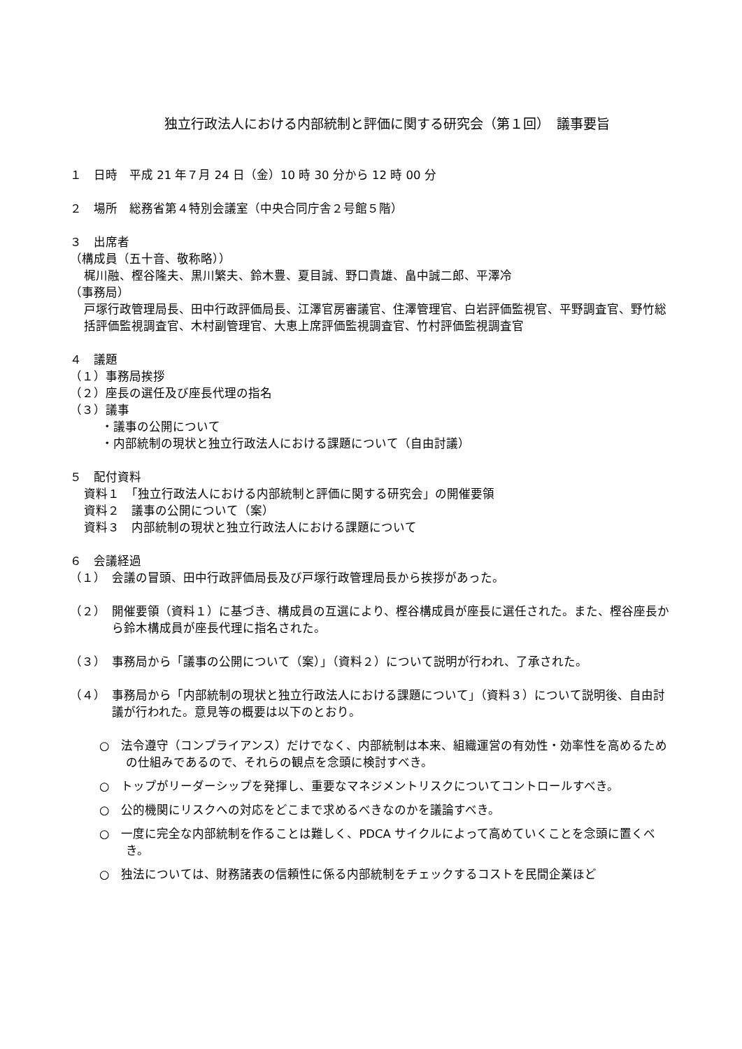独立行政法人における内部統制と評価に関する研究会（第１回）　議事要旨
１　日時　平成 21 年７月 24 日（金）10 時 30 分から 12 時 00 分
２　場所　総務省第４特別会議室（中央合同庁舎２号館５階）
３　出席者
（構成員（五十音、敬称略））
梶川融、樫谷隆夫、黒川繁夫、鈴木豊、夏目誠、野口貴雄、畠中誠二郎、平澤冷
（事務局）
戸塚行政管理局長、田中行政評価局長、江澤官房審議官、住澤管理官、白岩評価監視官、平野調査官、野竹総括評価監視調査官、木村副管理官、大恵上席評価監視調査官、竹村評価監視調査官
４　議題
（１）事務局挨拶
（２）座長の選任及び座長代理の指名
（３）議事
・議事の公開について
・内部統制の現状と独立行政法人における課題について（自由討議）
５　配付資料
資料１　「独立行政法人における内部統制と評価に関する研究会」の開催要領
資料２　議事の公開について（案）
資料３　内部統制の現状と独立行政法人における課題について
６　会議経過
（１）　会議の冒頭、田中行政評価局長及び戸塚行政管理局長から挨拶があった。
（２）　開催要領（資料１）に基づき、構成員の互選により、樫谷構成員が座長に選任された。また、樫谷座長から鈴木構成員が座長代理に指名された。
（３）　事務局から「議事の公開について（案）」（資料２）について説明が行われ、了承された。
（４）　事務局から「内部統制の現状と独立行政法人における課題について」（資料３）について説明後、自由討議が行われた。意見等の概要は以下のとおり。
○　法令遵守（コンプライアンス）だけでなく、内部統制は本来、組織運営の有効性・効率性を高めるための仕組みであるので、それらの観点を念頭に検討すべき。
○　トップがリーダーシップを発揮し、重要なマネジメントリスクについてコントロールすべき。
○　公的機関にリスクへの対応をどこまで求めるべきなのかを議論すべき。
○　一度に完全な内部統制を作ることは難しく、PDCA サイクルによって高めていくことを念頭に置くべき。
○　独法については、財務諸表の信頼性に係る内部統制をチェックするコストを民間企業ほど